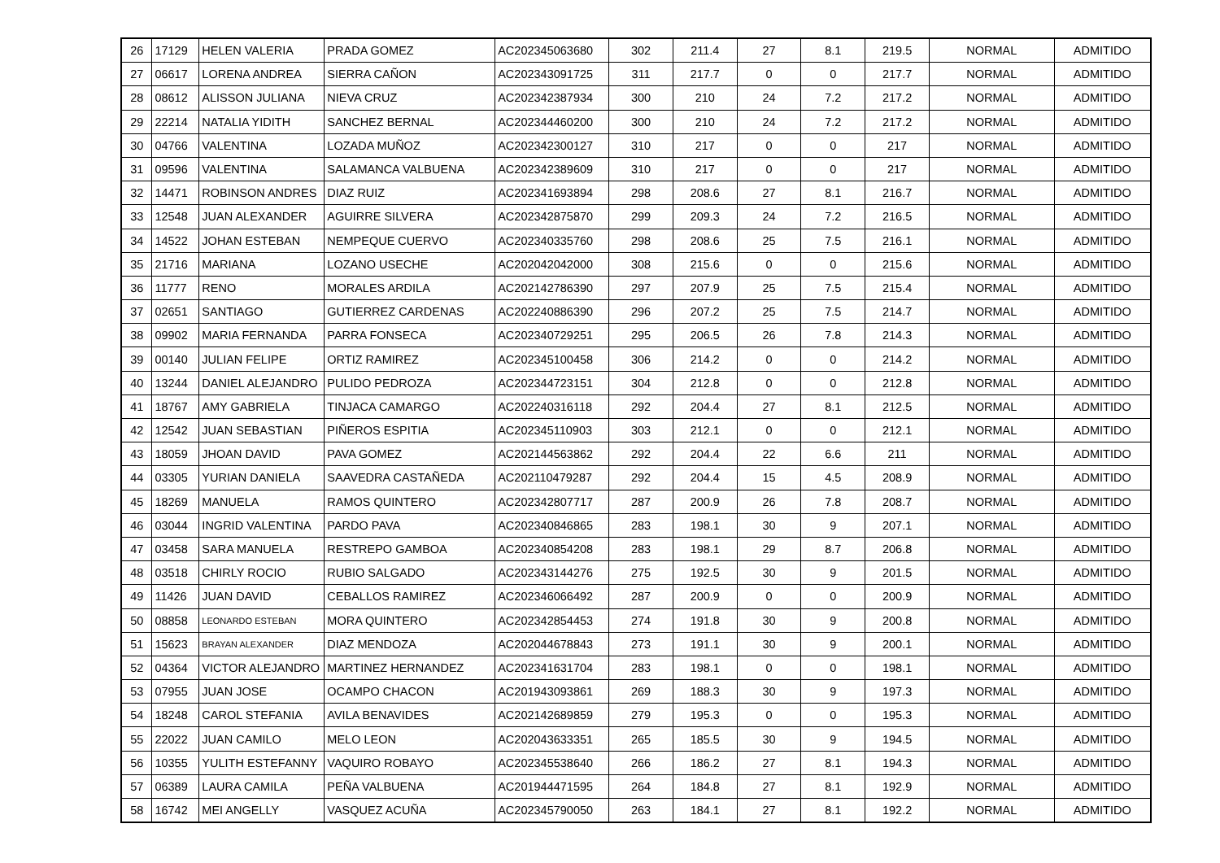| 26 | 17129 | HELEN VALERIA | PRADA GOMEZ | AC202345063680 | 302 | 211.4 | 27 | 8.1 | 219.5 | NORMAL | ADMITIDO |
| 27 | 06617 | LORENA ANDREA | SIERRA CAÑON | AC202343091725 | 311 | 217.7 | 0 | 0 | 217.7 | NORMAL | ADMITIDO |
| 28 | 08612 | ALISSON JULIANA | NIEVA CRUZ | AC202342387934 | 300 | 210 | 24 | 7.2 | 217.2 | NORMAL | ADMITIDO |
| 29 | 22214 | NATALIA YIDITH | SANCHEZ BERNAL | AC202344460200 | 300 | 210 | 24 | 7.2 | 217.2 | NORMAL | ADMITIDO |
| 30 | 04766 | VALENTINA | LOZADA MUÑOZ | AC202342300127 | 310 | 217 | 0 | 0 | 217 | NORMAL | ADMITIDO |
| 31 | 09596 | VALENTINA | SALAMANCA VALBUENA | AC202342389609 | 310 | 217 | 0 | 0 | 217 | NORMAL | ADMITIDO |
| 32 | 14471 | ROBINSON ANDRES | DIAZ RUIZ | AC202341693894 | 298 | 208.6 | 27 | 8.1 | 216.7 | NORMAL | ADMITIDO |
| 33 | 12548 | JUAN ALEXANDER | AGUIRRE SILVERA | AC202342875870 | 299 | 209.3 | 24 | 7.2 | 216.5 | NORMAL | ADMITIDO |
| 34 | 14522 | JOHAN ESTEBAN | NEMPEQUE CUERVO | AC202340335760 | 298 | 208.6 | 25 | 7.5 | 216.1 | NORMAL | ADMITIDO |
| 35 | 21716 | MARIANA | LOZANO USECHE | AC202042042000 | 308 | 215.6 | 0 | 0 | 215.6 | NORMAL | ADMITIDO |
| 36 | 11777 | RENO | MORALES ARDILA | AC202142786390 | 297 | 207.9 | 25 | 7.5 | 215.4 | NORMAL | ADMITIDO |
| 37 | 02651 | SANTIAGO | GUTIERREZ CARDENAS | AC202240886390 | 296 | 207.2 | 25 | 7.5 | 214.7 | NORMAL | ADMITIDO |
| 38 | 09902 | MARIA FERNANDA | PARRA FONSECA | AC202340729251 | 295 | 206.5 | 26 | 7.8 | 214.3 | NORMAL | ADMITIDO |
| 39 | 00140 | JULIAN FELIPE | ORTIZ RAMIREZ | AC202345100458 | 306 | 214.2 | 0 | 0 | 214.2 | NORMAL | ADMITIDO |
| 40 | 13244 | DANIEL ALEJANDRO | PULIDO PEDROZA | AC202344723151 | 304 | 212.8 | 0 | 0 | 212.8 | NORMAL | ADMITIDO |
| 41 | 18767 | AMY GABRIELA | TINJACA CAMARGO | AC202240316118 | 292 | 204.4 | 27 | 8.1 | 212.5 | NORMAL | ADMITIDO |
| 42 | 12542 | JUAN SEBASTIAN | PIÑEROS ESPITIA | AC202345110903 | 303 | 212.1 | 0 | 0 | 212.1 | NORMAL | ADMITIDO |
| 43 | 18059 | JHOAN DAVID | PAVA GOMEZ | AC202144563862 | 292 | 204.4 | 22 | 6.6 | 211 | NORMAL | ADMITIDO |
| 44 | 03305 | YURIAN DANIELA | SAAVEDRA CASTAÑEDA | AC202110479287 | 292 | 204.4 | 15 | 4.5 | 208.9 | NORMAL | ADMITIDO |
| 45 | 18269 | MANUELA | RAMOS QUINTERO | AC202342807717 | 287 | 200.9 | 26 | 7.8 | 208.7 | NORMAL | ADMITIDO |
| 46 | 03044 | INGRID VALENTINA | PARDO PAVA | AC202340846865 | 283 | 198.1 | 30 | 9 | 207.1 | NORMAL | ADMITIDO |
| 47 | 03458 | SARA MANUELA | RESTREPO GAMBOA | AC202340854208 | 283 | 198.1 | 29 | 8.7 | 206.8 | NORMAL | ADMITIDO |
| 48 | 03518 | CHIRLY ROCIO | RUBIO SALGADO | AC202343144276 | 275 | 192.5 | 30 | 9 | 201.5 | NORMAL | ADMITIDO |
| 49 | 11426 | JUAN DAVID | CEBALLOS RAMIREZ | AC202346066492 | 287 | 200.9 | 0 | 0 | 200.9 | NORMAL | ADMITIDO |
| 50 | 08858 | LEONARDO ESTEBAN | MORA QUINTERO | AC202342854453 | 274 | 191.8 | 30 | 9 | 200.8 | NORMAL | ADMITIDO |
| 51 | 15623 | BRAYAN ALEXANDER | DIAZ MENDOZA | AC202044678843 | 273 | 191.1 | 30 | 9 | 200.1 | NORMAL | ADMITIDO |
| 52 | 04364 | VICTOR ALEJANDRO | MARTINEZ HERNANDEZ | AC202341631704 | 283 | 198.1 | 0 | 0 | 198.1 | NORMAL | ADMITIDO |
| 53 | 07955 | JUAN JOSE | OCAMPO CHACON | AC201943093861 | 269 | 188.3 | 30 | 9 | 197.3 | NORMAL | ADMITIDO |
| 54 | 18248 | CAROL STEFANIA | AVILA BENAVIDES | AC202142689859 | 279 | 195.3 | 0 | 0 | 195.3 | NORMAL | ADMITIDO |
| 55 | 22022 | JUAN CAMILO | MELO LEON | AC202043633351 | 265 | 185.5 | 30 | 9 | 194.5 | NORMAL | ADMITIDO |
| 56 | 10355 | YULITH ESTEFANNY | VAQUIRO ROBAYO | AC202345538640 | 266 | 186.2 | 27 | 8.1 | 194.3 | NORMAL | ADMITIDO |
| 57 | 06389 | LAURA CAMILA | PEÑA VALBUENA | AC201944471595 | 264 | 184.8 | 27 | 8.1 | 192.9 | NORMAL | ADMITIDO |
| 58 | 16742 | MEI ANGELLY | VASQUEZ ACUÑA | AC202345790050 | 263 | 184.1 | 27 | 8.1 | 192.2 | NORMAL | ADMITIDO |